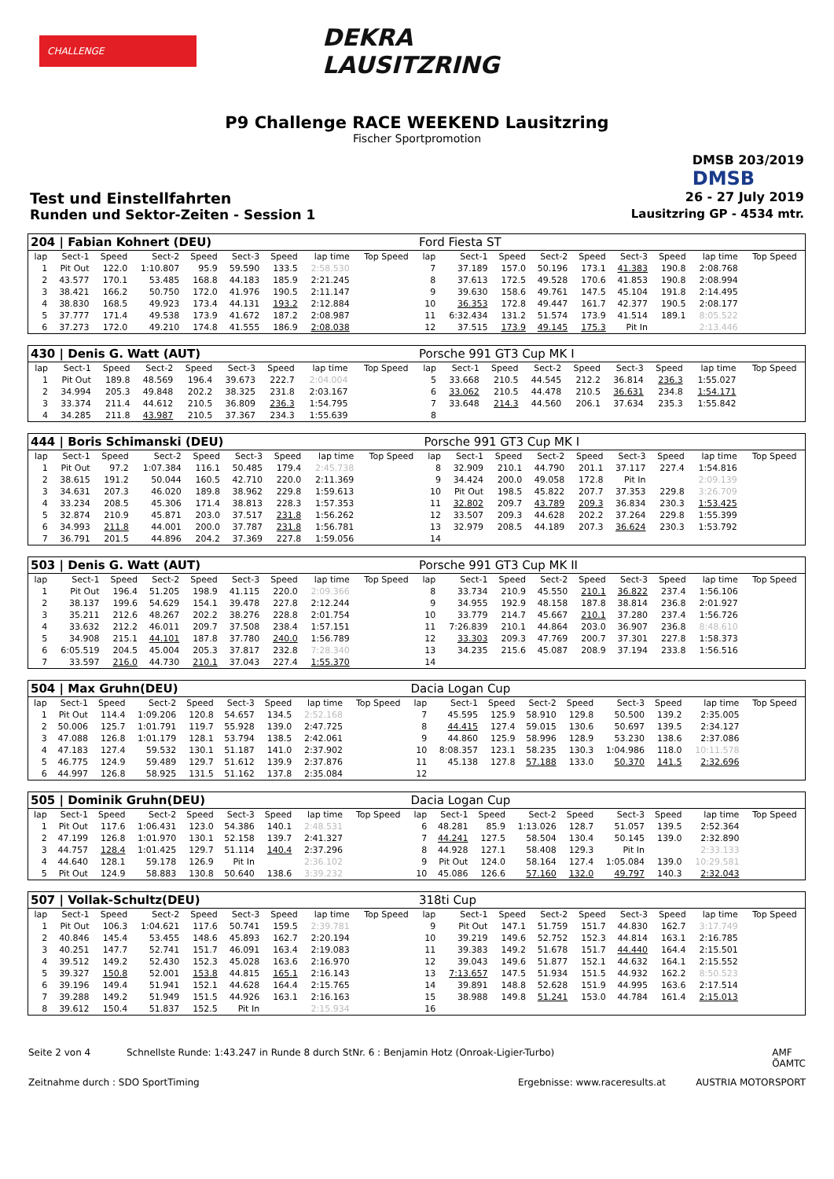CHALLENGE
DEKRA
LAUSITZRING
P9 Challenge RACE WEEKEND Lausitzring
Fischer Sportpromotion
DMSB 203/2019
DMSB
Test und Einstellfahrten 26 - 27 July 2019
Runden und Sektor-Zeiten - Session 1 Lausitzring GP - 4534 mtr.
| 204 / Fabian Kohnert (DEU) | | | | | | | | | | Ford Fiesta ST | | | | | | | | | |
| lap | Sect-1 | Speed | Sect-2 | Speed | Sect-3 | Speed | lap time | Top Speed | | lap | Sect-1 | Speed | Sect-2 | Speed | Sect-3 | Speed | lap time | Top Speed | |
| 1 | Pit Out | 122.0 | 1:10.807 | 95.9 | 59.590 | 133.5 | 2:58.530 | | | 7 | 37.189 | 157.0 | 50.196 | 173.1 | 41.383 | 190.8 | 2:08.768 | | |
| 2 | 43.577 | 170.1 | 53.485 | 168.8 | 44.183 | 185.9 | 2:21.245 | | | 8 | 37.613 | 172.5 | 49.528 | 170.6 | 41.853 | 190.8 | 2:08.994 | | |
| 3 | 38.421 | 166.2 | 50.750 | 172.0 | 41.976 | 190.5 | 2:11.147 | | | 9 | 39.630 | 158.6 | 49.761 | 147.5 | 45.104 | 191.8 | 2:14.495 | | |
| 4 | 38.830 | 168.5 | 49.923 | 173.4 | 44.131 | 193.2 | 2:12.884 | | | 10 | 36.353 | 172.8 | 49.447 | 161.7 | 42.377 | 190.5 | 2:08.177 | | |
| 5 | 37.777 | 171.4 | 49.538 | 173.9 | 41.672 | 187.2 | 2:08.987 | | | 11 | 6:32.434 | 131.2 | 51.574 | 173.9 | 41.514 | 189.1 | 8:05.522 | | |
| 6 | 37.273 | 172.0 | 49.210 | 174.8 | 41.555 | 186.9 | 2:08.038 | | | 12 | 37.515 | 173.9 | 49.145 | 175.3 | Pit In | | 2:13.446 | | |
| 430 / Denis G. Watt (AUT) | | | | | | | | | | Porsche 991 GT3 Cup MK I | | | | | | | | | |
| lap | Sect-1 | Speed | Sect-2 | Speed | Sect-3 | Speed | lap time | Top Speed | | lap | Sect-1 | Speed | Sect-2 | Speed | Sect-3 | Speed | lap time | Top Speed | |
| 1 | Pit Out | 189.8 | 48.569 | 196.4 | 39.673 | 222.7 | 2:04.004 | | | 5 | 33.668 | 210.5 | 44.545 | 212.2 | 36.814 | 236.3 | 1:55.027 | | |
| 2 | 34.994 | 205.3 | 49.848 | 202.2 | 38.325 | 231.8 | 2:03.167 | | | 6 | 33.062 | 210.5 | 44.478 | 210.5 | 36.631 | 234.8 | 1:54.171 | | |
| 3 | 33.374 | 211.4 | 44.612 | 210.5 | 36.809 | 236.3 | 1:54.795 | | | 7 | 33.648 | 214.3 | 44.560 | 206.1 | 37.634 | 235.3 | 1:55.842 | | |
| 4 | 34.285 | 211.8 | 43.987 | 210.5 | 37.367 | 234.3 | 1:55.639 | | | 8 | | | | | | | | | |
| 444 / Boris Schimanski (DEU) | | | | | | | | | | Porsche 991 GT3 Cup MK I | | | | | | | | | |
| lap | Sect-1 | Speed | Sect-2 | Speed | Sect-3 | Speed | lap time | Top Speed | | lap | Sect-1 | Speed | Sect-2 | Speed | Sect-3 | Speed | lap time | Top Speed | |
| 1 | Pit Out | 97.2 | 1:07.384 | 116.1 | 50.485 | 179.4 | 2:45.738 | | | 8 | 32.909 | 210.1 | 44.790 | 201.1 | 37.117 | 227.4 | 1:54.816 | | |
| 2 | 38.615 | 191.2 | 50.044 | 160.5 | 42.710 | 220.0 | 2:11.369 | | | 9 | 34.424 | 200.0 | 49.058 | 172.8 | Pit In | | 2:09.139 | | |
| 3 | 34.631 | 207.3 | 46.020 | 189.8 | 38.962 | 229.8 | 1:59.613 | | | 10 | Pit Out | 198.5 | 45.822 | 207.7 | 37.353 | 229.8 | 3:26.709 | | |
| 4 | 33.234 | 208.5 | 45.306 | 171.4 | 38.813 | 228.3 | 1:57.353 | | | 11 | 32.802 | 209.7 | 43.789 | 209.3 | 36.834 | 230.3 | 1:53.425 | | |
| 5 | 32.874 | 210.9 | 45.871 | 203.0 | 37.517 | 231.8 | 1:56.262 | | | 12 | 33.507 | 209.3 | 44.628 | 202.2 | 37.264 | 229.8 | 1:55.399 | | |
| 6 | 34.993 | 211.8 | 44.001 | 200.0 | 37.787 | 231.8 | 1:56.781 | | | 13 | 32.979 | 208.5 | 44.189 | 207.3 | 36.624 | 230.3 | 1:53.792 | | |
| 7 | 36.791 | 201.5 | 44.896 | 204.2 | 37.369 | 227.8 | 1:59.056 | | | 14 | | | | | | | | | |
| 503 / Denis G. Watt (AUT) | | | | | | | | | | Porsche 991 GT3 Cup MK II | | | | | | | | | |
| lap | Sect-1 | Speed | Sect-2 | Speed | Sect-3 | Speed | lap time | Top Speed | | lap | Sect-1 | Speed | Sect-2 | Speed | Sect-3 | Speed | lap time | Top Speed | |
| 1 | Pit Out | 196.4 | 51.205 | 198.9 | 41.115 | 220.0 | 2:09.366 | | | 8 | 33.734 | 210.9 | 45.550 | 210.1 | 36.822 | 237.4 | 1:56.106 | | |
| 2 | 38.137 | 199.6 | 54.629 | 154.1 | 39.478 | 227.8 | 2:12.244 | | | 9 | 34.955 | 192.9 | 48.158 | 187.8 | 38.814 | 236.8 | 2:01.927 | | |
| 3 | 35.211 | 212.6 | 48.267 | 202.2 | 38.276 | 228.8 | 2:01.754 | | | 10 | 33.779 | 214.7 | 45.667 | 210.1 | 37.280 | 237.4 | 1:56.726 | | |
| 4 | 33.632 | 212.2 | 46.011 | 209.7 | 37.508 | 238.4 | 1:57.151 | | | 11 | 7:26.839 | 210.1 | 44.864 | 203.0 | 36.907 | 236.8 | 8:48.610 | | |
| 5 | 34.908 | 215.1 | 44.101 | 187.8 | 37.780 | 240.0 | 1:56.789 | | | 12 | 33.303 | 209.3 | 47.769 | 200.7 | 37.301 | 227.8 | 1:58.373 | | |
| 6 | 6:05.519 | 204.5 | 45.004 | 205.3 | 37.817 | 232.8 | 7:28.340 | | | 13 | 34.235 | 215.6 | 45.087 | 208.9 | 37.194 | 233.8 | 1:56.516 | | |
| 7 | 33.597 | 216.0 | 44.730 | 210.1 | 37.043 | 227.4 | 1:55.370 | | | 14 | | | | | | | | | |
| 504 / Max Gruhn(DEU) | | | | | | | | | | Dacia Logan Cup | | | | | | | | | |
| lap | Sect-1 | Speed | Sect-2 | Speed | Sect-3 | Speed | lap time | Top Speed | | lap | Sect-1 | Speed | Sect-2 | Speed | Sect-3 | Speed | lap time | Top Speed | |
| 1 | Pit Out | 114.4 | 1:09.206 | 120.8 | 54.657 | 134.5 | 2:52.168 | | | 7 | 45.595 | 125.9 | 58.910 | 129.8 | 50.500 | 139.2 | 2:35.005 | | |
| 2 | 50.006 | 125.7 | 1:01.791 | 119.7 | 55.928 | 139.0 | 2:47.725 | | | 8 | 44.415 | 127.4 | 59.015 | 130.6 | 50.697 | 139.5 | 2:34.127 | | |
| 3 | 47.088 | 126.8 | 1:01.179 | 128.1 | 53.794 | 138.5 | 2:42.061 | | | 9 | 44.860 | 125.9 | 58.996 | 128.9 | 53.230 | 138.6 | 2:37.086 | | |
| 4 | 47.183 | 127.4 | 59.532 | 130.1 | 51.187 | 141.0 | 2:37.902 | | | 10 | 8:08.357 | 123.1 | 58.235 | 130.3 | 1:04.986 | 118.0 | 10:11.578 | | |
| 5 | 46.775 | 124.9 | 59.489 | 129.7 | 51.612 | 139.9 | 2:37.876 | | | 11 | 45.138 | 127.8 | 57.188 | 133.0 | 50.370 | 141.5 | 2:32.696 | | |
| 6 | 44.997 | 126.8 | 58.925 | 131.5 | 51.162 | 137.8 | 2:35.084 | | | 12 | | | | | | | | | |
| 505 / Dominik Gruhn(DEU) | | | | | | | | | | Dacia Logan Cup | | | | | | | | | |
| lap | Sect-1 | Speed | Sect-2 | Speed | Sect-3 | Speed | lap time | Top Speed | | lap | Sect-1 | Speed | Sect-2 | Speed | Sect-3 | Speed | lap time | Top Speed | |
| 1 | Pit Out | 117.6 | 1:06.431 | 123.0 | 54.386 | 140.1 | 2:48.531 | | | 6 | 48.281 | 85.9 | 1:13.026 | 128.7 | 51.057 | 139.5 | 2:52.364 | | |
| 2 | 47.199 | 126.8 | 1:01.970 | 130.1 | 52.158 | 139.7 | 2:41.327 | | | 7 | 44.241 | 127.5 | 58.504 | 130.4 | 50.145 | 139.0 | 2:32.890 | | |
| 3 | 44.757 | 128.4 | 1:01.425 | 129.7 | 51.114 | 140.4 | 2:37.296 | | | 8 | 44.928 | 127.1 | 58.408 | 129.3 | Pit In | | 2:33.133 | | |
| 4 | 44.640 | 128.1 | 59.178 | 126.9 | Pit In | | 2:36.102 | | | 9 | Pit Out | 124.0 | 58.164 | 127.4 | 1:05.084 | 139.0 | 10:29.581 | | |
| 5 | Pit Out | 124.9 | 58.883 | 130.8 | 50.640 | 138.6 | 3:39.232 | | | 10 | 45.086 | 126.6 | 57.160 | 132.0 | 49.797 | 140.3 | 2:32.043 | | |
| 507 / Vollak-Schultz(DEU) | | | | | | | | | | 318ti Cup | | | | | | | | | |
| lap | Sect-1 | Speed | Sect-2 | Speed | Sect-3 | Speed | lap time | Top Speed | | lap | Sect-1 | Speed | Sect-2 | Speed | Sect-3 | Speed | lap time | Top Speed | |
| 1 | Pit Out | 106.3 | 1:04.621 | 117.6 | 50.741 | 159.5 | 2:39.781 | | | 9 | Pit Out | 147.1 | 51.759 | 151.7 | 44.830 | 162.7 | 3:17.749 | | |
| 2 | 40.846 | 145.4 | 53.455 | 148.6 | 45.893 | 162.7 | 2:20.194 | | | 10 | 39.219 | 149.6 | 52.752 | 152.3 | 44.814 | 163.1 | 2:16.785 | | |
| 3 | 40.251 | 147.7 | 52.741 | 151.7 | 46.091 | 163.4 | 2:19.083 | | | 11 | 39.383 | 149.2 | 51.678 | 151.7 | 44.440 | 164.4 | 2:15.501 | | |
| 4 | 39.512 | 149.2 | 52.430 | 152.3 | 45.028 | 163.6 | 2:16.970 | | | 12 | 39.043 | 149.6 | 51.877 | 152.1 | 44.632 | 164.1 | 2:15.552 | | |
| 5 | 39.327 | 150.8 | 52.001 | 153.8 | 44.815 | 165.1 | 2:16.143 | | | 13 | 7:13.657 | 147.5 | 51.934 | 151.5 | 44.932 | 162.2 | 8:50.523 | | |
| 6 | 39.196 | 149.4 | 51.941 | 152.1 | 44.628 | 164.4 | 2:15.765 | | | 14 | 39.891 | 148.8 | 52.628 | 151.9 | 44.995 | 163.6 | 2:17.514 | | |
| 7 | 39.288 | 149.2 | 51.949 | 151.5 | 44.926 | 163.1 | 2:16.163 | | | 15 | 38.988 | 149.8 | 51.241 | 153.0 | 44.784 | 161.4 | 2:15.013 | | |
| 8 | 39.612 | 150.4 | 51.837 | 152.5 | Pit In | | 2:15.934 | | | 16 | | | | | | | | | |
Seite 2 von 4 Schnellste Runde: 1:43.247 in Runde 8 durch StNr. 6 : Benjamin Hotz (Onroak-Ligier-Turbo) AMF
ÖAMTC
Zeitnahme durch : SDO SportTiming Ergebnisse: www.raceresults.at AUSTRIA MOTORSPORT